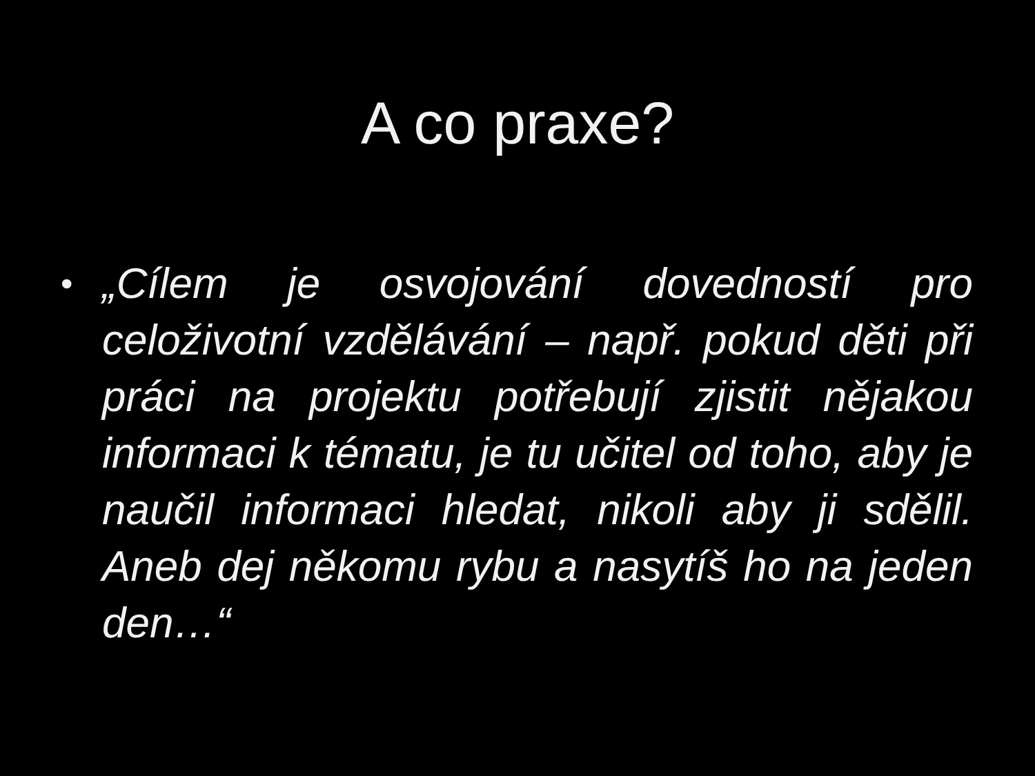A co praxe?
• „Cílem je osvojování dovedností pro celoživotní vzdělávání – např. pokud děti při práci na projektu potřebují zjistit nějakou informaci k tématu, je tu učitel od toho, aby je naučil informaci hledat, nikoli aby ji sdělil. Aneb dej někomu rybu a nasytíš ho na jeden den…“